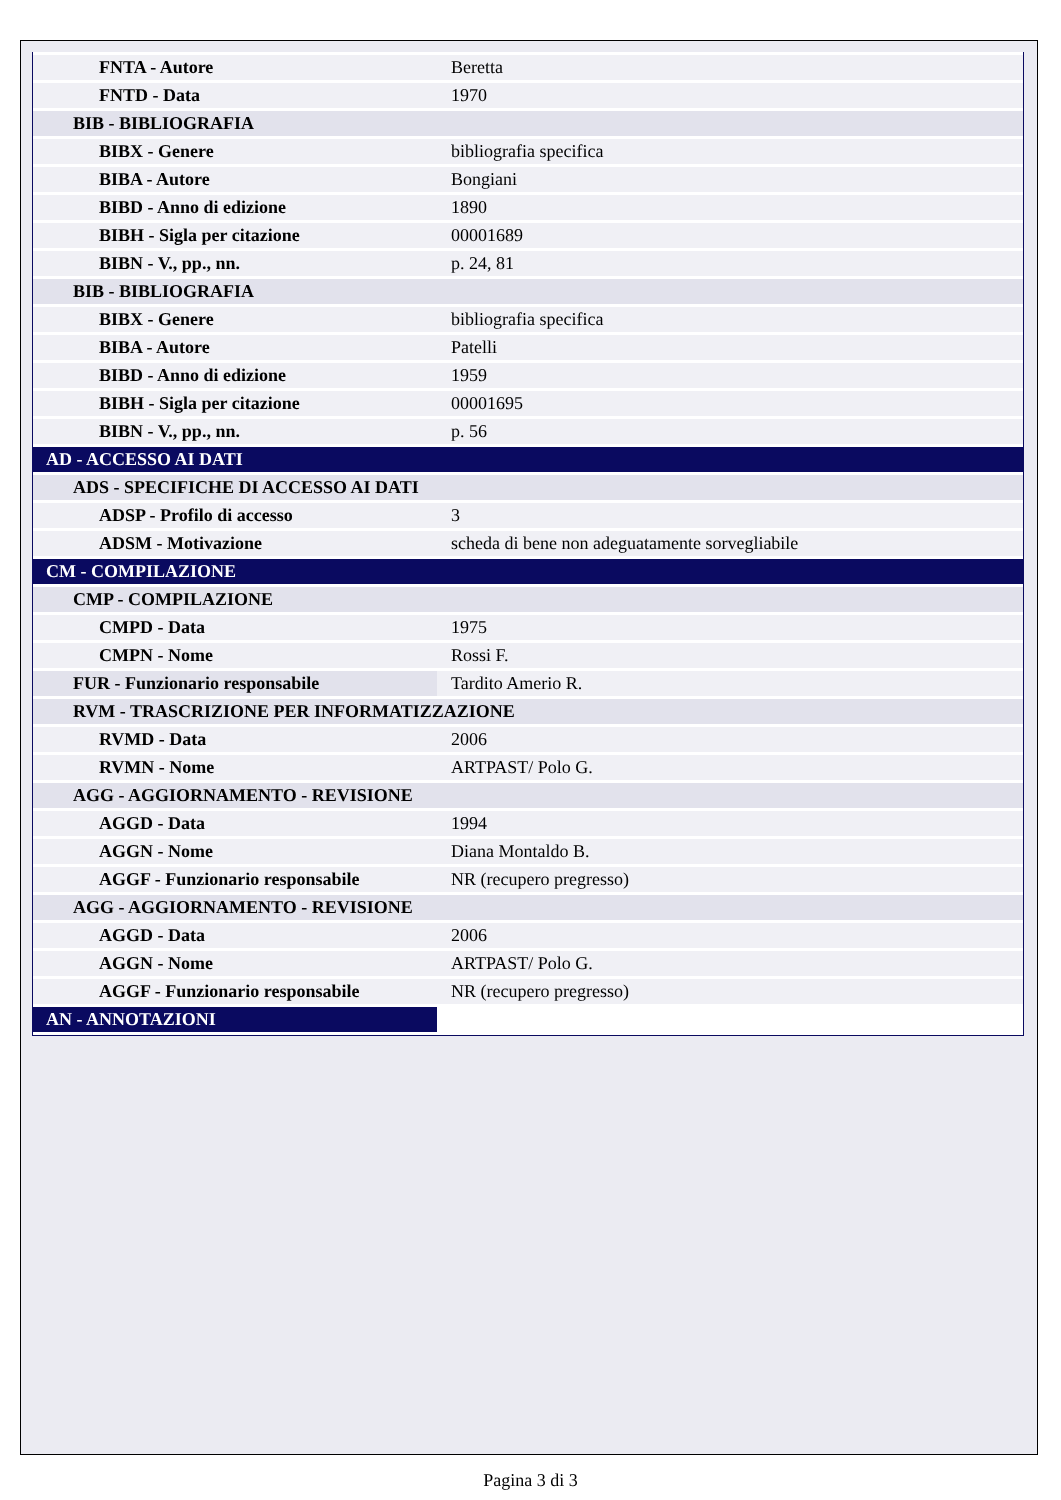| FNTA - Autore | Beretta |
| FNTD - Data | 1970 |
| BIB - BIBLIOGRAFIA | |
| BIBX - Genere | bibliografia specifica |
| BIBA - Autore | Bongiani |
| BIBD - Anno di edizione | 1890 |
| BIBH - Sigla per citazione | 00001689 |
| BIBN - V., pp., nn. | p. 24, 81 |
| BIB - BIBLIOGRAFIA | |
| BIBX - Genere | bibliografia specifica |
| BIBA - Autore | Patelli |
| BIBD - Anno di edizione | 1959 |
| BIBH - Sigla per citazione | 00001695 |
| BIBN - V., pp., nn. | p. 56 |
| AD - ACCESSO AI DATI | |
| ADS - SPECIFICHE DI ACCESSO AI DATI | |
| ADSP - Profilo di accesso | 3 |
| ADSM - Motivazione | scheda di bene non adeguatamente sorvegliabile |
| CM - COMPILAZIONE | |
| CMP - COMPILAZIONE | |
| CMPD - Data | 1975 |
| CMPN - Nome | Rossi F. |
| FUR - Funzionario responsabile | Tardito Amerio R. |
| RVM - TRASCRIZIONE PER INFORMATIZZAZIONE | |
| RVMD - Data | 2006 |
| RVMN - Nome | ARTPAST/ Polo G. |
| AGG - AGGIORNAMENTO - REVISIONE | |
| AGGD - Data | 1994 |
| AGGN - Nome | Diana Montaldo B. |
| AGGF - Funzionario responsabile | NR (recupero pregresso) |
| AGG - AGGIORNAMENTO - REVISIONE | |
| AGGD - Data | 2006 |
| AGGN - Nome | ARTPAST/ Polo G. |
| AGGF - Funzionario responsabile | NR (recupero pregresso) |
| AN - ANNOTAZIONI | |
Pagina 3 di 3